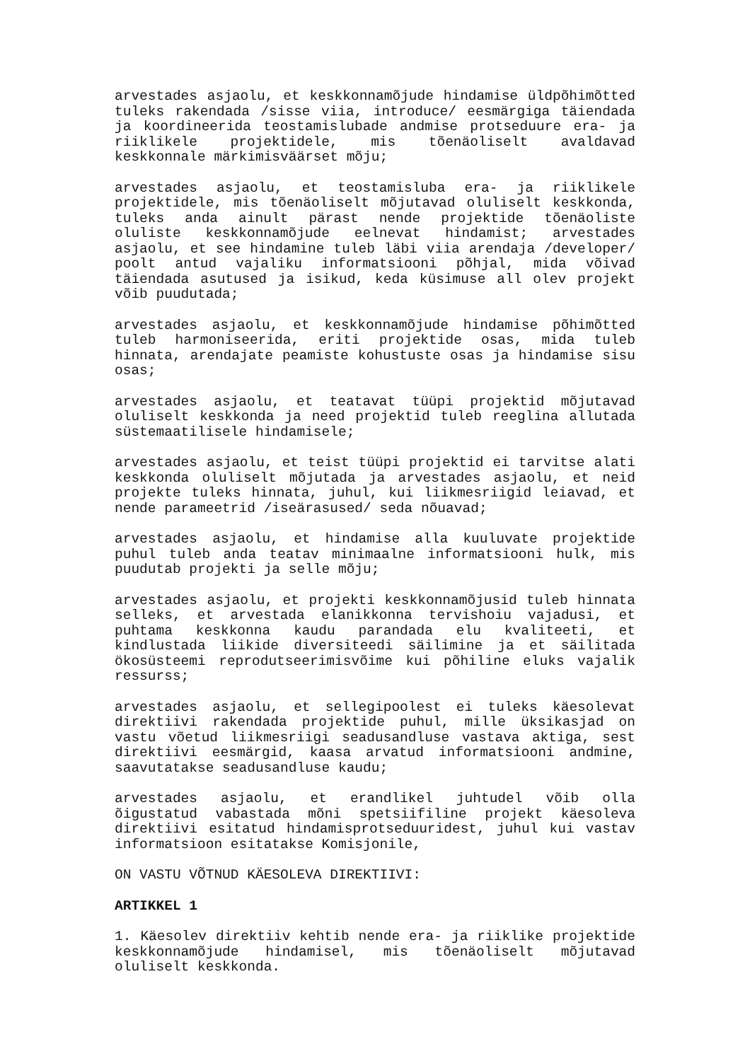arvestades asjaolu, et keskkonnamõjude hindamise üldpõhimõtted tuleks rakendada /sisse viia, introduce/ eesmärgiga täiendada ja koordineerida teostamislubade andmise protseduure era- ja riiklikele projektidele, mis tõenäoliselt avaldavad keskkonnale märkimisväärset mõju;
arvestades asjaolu, et teostamisluba era- ja riiklikele projektidele, mis tõenäoliselt mõjutavad oluliselt keskkonda, tuleks anda ainult pärast nende projektide tõenäoliste oluliste keskkonnamõjude eelnevat hindamist; arvestades asjaolu, et see hindamine tuleb läbi viia arendaja /developer/ poolt antud vajaliku informatsiooni põhjal, mida võivad täiendada asutused ja isikud, keda küsimuse all olev projekt võib puudutada;
arvestades asjaolu, et keskkonnamõjude hindamise põhimõtted tuleb harmoniseerida, eriti projektide osas, mida tuleb hinnata, arendajate peamiste kohustuste osas ja hindamise sisu osas;
arvestades asjaolu, et teatavat tüüpi projektid mõjutavad oluliselt keskkonda ja need projektid tuleb reeglina allutada süstemaatilisele hindamisele;
arvestades asjaolu, et teist tüüpi projektid ei tarvitse alati keskkonda oluliselt mõjutada ja arvestades asjaolu, et neid projekte tuleks hinnata, juhul, kui liikmesriigid leiavad, et nende parameetrid /iseärasused/ seda nõuavad;
arvestades asjaolu, et hindamise alla kuuluvate projektide puhul tuleb anda teatav minimaalne informatsiooni hulk, mis puudutab projekti ja selle mõju;
arvestades asjaolu, et projekti keskkonnamõjusid tuleb hinnata selleks, et arvestada elanikkonna tervishoiu vajadusi, et puhtama keskkonna kaudu parandada elu kvaliteeti, et kindlustada liikide diversiteedi säilimine ja et säilitada ökosüsteemi reprodutseerimisvõime kui põhiline eluks vajalik ressurss;
arvestades asjaolu, et sellegipoolest ei tuleks käesolevat direktiivi rakendada projektide puhul, mille üksikasjad on vastu võetud liikmesriigi seadusandluse vastava aktiga, sest direktiivi eesmärgid, kaasa arvatud informatsiooni andmine, saavutatakse seadusandluse kaudu;
arvestades asjaolu, et erandlikel juhtudel võib olla õigustatud vabastada mõni spetsiifiline projekt käesoleva direktiivi esitatud hindamisprotseduuridest, juhul kui vastav informatsioon esitatakse Komisjonile,
ON VASTU VÕTNUD KÄESOLEVA DIREKTIIVI:
ARTIKKEL 1
1. Käesolev direktiiv kehtib nende era- ja riiklike projektide keskkonnamõjude hindamisel, mis tõenäoliselt mõjutavad oluliselt keskkonda.